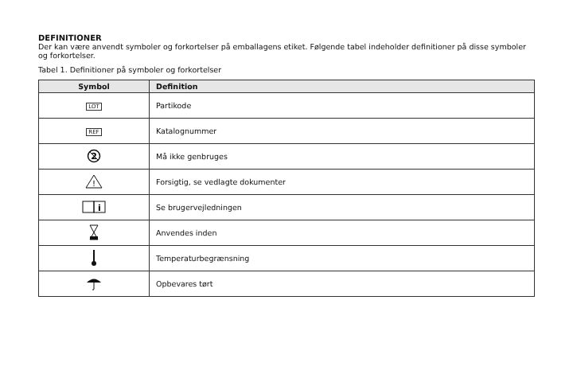DEFINITIONER
Der kan være anvendt symboler og forkortelser på emballagens etiket. Følgende tabel indeholder definitioner på disse symboler og forkortelser.
Tabel 1. Definitioner på symboler og forkortelser
| Symbol | Definition |
| --- | --- |
| LOT | Partikode |
| REF | Katalognummer |
| 2 | Må ikke genbruges |
| ! | Forsigtig, se vedlagte dokumenter |
| i | Se brugervejledningen |
| | Anvendes inden |
| | Temperaturbegrænsning |
| | Opbevares tørt |